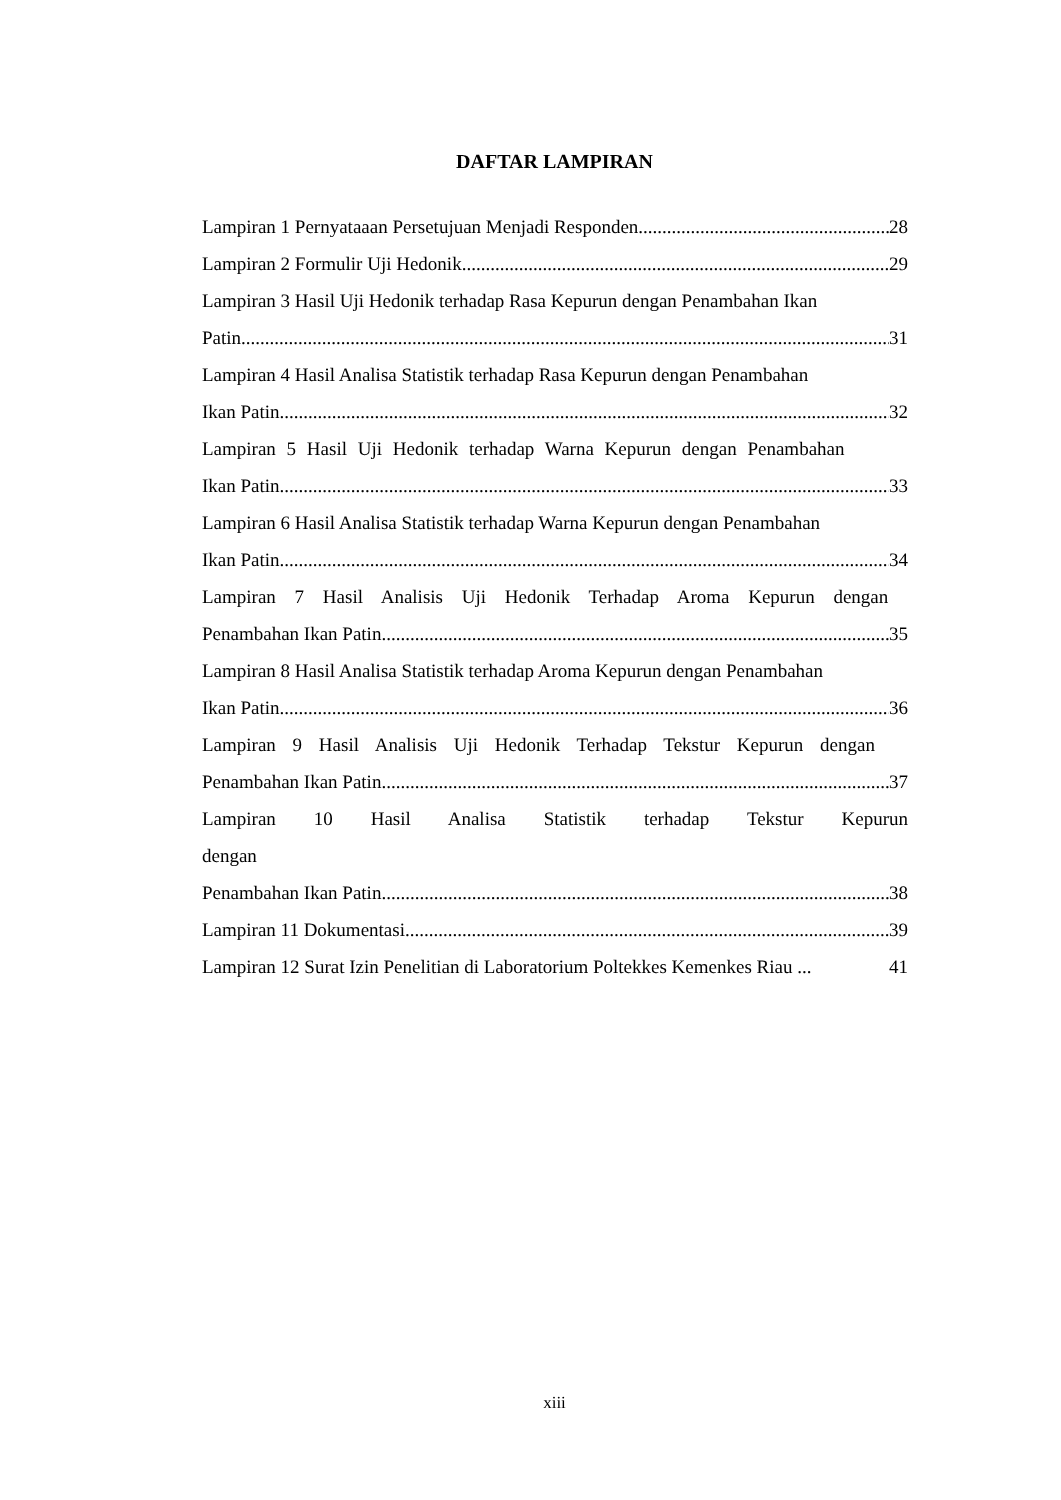DAFTAR LAMPIRAN
Lampiran 1 Pernyataaan Persetujuan Menjadi Responden 28
Lampiran 2 Formulir Uji Hedonik 29
Lampiran 3 Hasil Uji Hedonik terhadap Rasa Kepurun dengan Penambahan Ikan
Patin 31
Lampiran 4 Hasil Analisa Statistik terhadap Rasa Kepurun dengan Penambahan
Ikan Patin 32
Lampiran 5 Hasil Uji Hedonik terhadap Warna Kepurun dengan Penambahan
Ikan Patin 33
Lampiran 6 Hasil Analisa Statistik terhadap Warna Kepurun dengan Penambahan
Ikan Patin 34
Lampiran 7 Hasil Analisis Uji Hedonik Terhadap Aroma Kepurun dengan
Penambahan Ikan Patin 35
Lampiran 8 Hasil Analisa Statistik terhadap Aroma Kepurun dengan Penambahan
Ikan Patin 36
Lampiran 9 Hasil Analisis Uji Hedonik Terhadap Tekstur Kepurun dengan
Penambahan Ikan Patin 37
Lampiran 10 Hasil Analisa Statistik terhadap Tekstur Kepurun dengan
Penambahan Ikan Patin 38
Lampiran 11 Dokumentasi 39
Lampiran 12 Surat Izin Penelitian di Laboratorium Poltekkes Kemenkes Riau ... 41
xiii